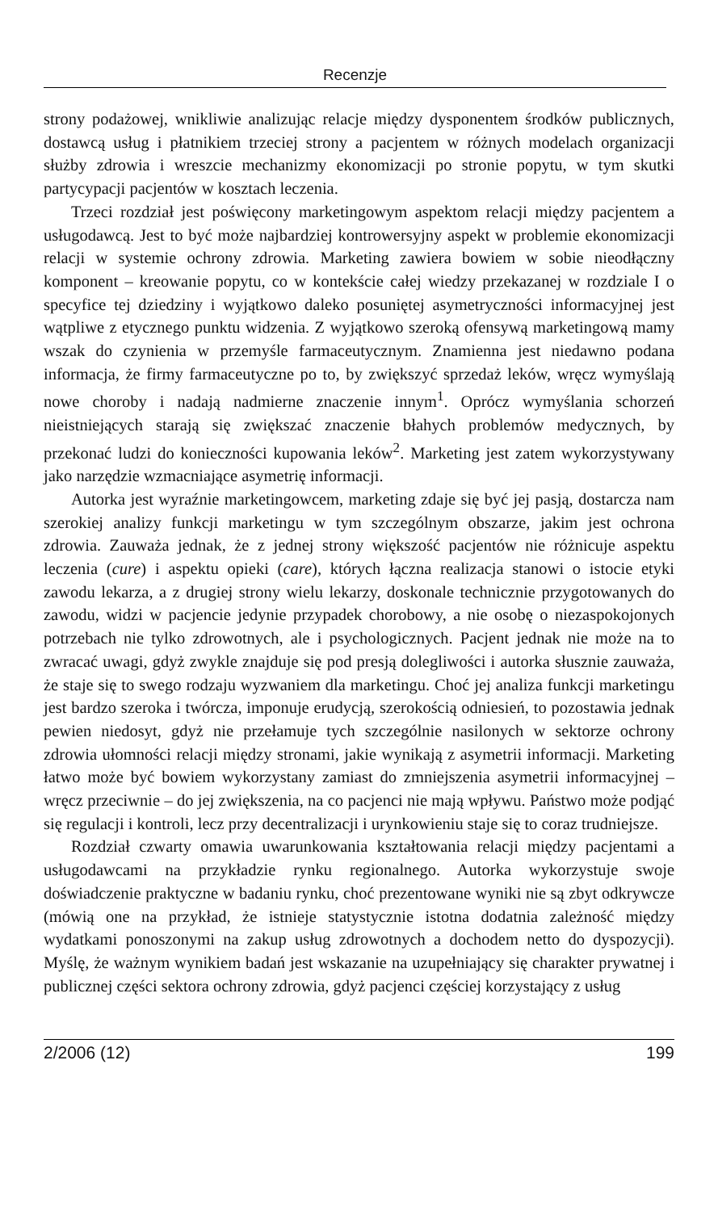Recenzje
strony podażowej, wnikliwie analizując relacje między dysponentem środków publicznych, dostawcą usług i płatnikiem trzeciej strony a pacjentem w różnych modelach organizacji służby zdrowia i wreszcie mechanizmy ekonomizacji po stronie popytu, w tym skutki partycypacji pacjentów w kosztach leczenia.
Trzeci rozdział jest poświęcony marketingowym aspektom relacji między pacjentem a usługodawcą. Jest to być może najbardziej kontrowersyjny aspekt w problemie ekonomizacji relacji w systemie ochrony zdrowia. Marketing zawiera bowiem w sobie nieodłączny komponent – kreowanie popytu, co w kontekście całej wiedzy przekazanej w rozdziale I o specyfice tej dziedziny i wyjątkowo daleko posuniętej asymetryczności informacyjnej jest wątpliwe z etycznego punktu widzenia. Z wyjątkowo szeroką ofensywą marketingową mamy wszak do czynienia w przemyśle farmaceutycznym. Znamienna jest niedawno podana informacja, że firmy farmaceutyczne po to, by zwiększyć sprzedaż leków, wręcz wymyślają nowe choroby i nadają nadmierne znaczenie innym<sup>1</sup>. Oprócz wymyślania schorzeń nieistniejących starają się zwiększać znaczenie błahych problemów medycznych, by przekonać ludzi do konieczności kupowania leków<sup>2</sup>. Marketing jest zatem wykorzystywany jako narzędzie wzmacniające asymetrię informacji.
Autorka jest wyraźnie marketingowcem, marketing zdaje się być jej pasją, dostarcza nam szerokiej analizy funkcji marketingu w tym szczególnym obszarze, jakim jest ochrona zdrowia. Zauważa jednak, że z jednej strony większość pacjentów nie różnicuje aspektu leczenia (cure) i aspektu opieki (care), których łączna realizacja stanowi o istocie etyki zawodu lekarza, a z drugiej strony wielu lekarzy, doskonale technicznie przygotowanych do zawodu, widzi w pacjencie jedynie przypadek chorobowy, a nie osobę o niezaspokojonych potrzebach nie tylko zdrowotnych, ale i psychologicznych. Pacjent jednak nie może na to zwracać uwagi, gdyż zwykle znajduje się pod presją dolegliwości i autorka słusznie zauważa, że staje się to swego rodzaju wyzwaniem dla marketingu. Choć jej analiza funkcji marketingu jest bardzo szeroka i twórcza, imponuje erudycją, szerokością odniesień, to pozostawia jednak pewien niedosyt, gdyż nie przełamuje tych szczególnie nasilonych w sektorze ochrony zdrowia ułomności relacji między stronami, jakie wynikają z asymetrii informacji. Marketing łatwo może być bowiem wykorzystany zamiast do zmniejszenia asymetrii informacyjnej – wręcz przeciwnie – do jej zwiększenia, na co pacjenci nie mają wpływu. Państwo może podjąć się regulacji i kontroli, lecz przy decentralizacji i urynkowieniu staje się to coraz trudniejsze.
Rozdział czwarty omawia uwarunkowania kształtowania relacji między pacjentami a usługodawcami na przykładzie rynku regionalnego. Autorka wykorzystuje swoje doświadczenie praktyczne w badaniu rynku, choć prezentowane wyniki nie są zbyt odkrywcze (mówią one na przykład, że istnieje statystycznie istotna dodatnia zależność między wydatkami ponoszonymi na zakup usług zdrowotnych a dochodem netto do dyspozycji). Myślę, że ważnym wynikiem badań jest wskazanie na uzupełniający się charakter prywatnej i publicznej części sektora ochrony zdrowia, gdyż pacjenci częściej korzystający z usług
2/2006 (12) 199